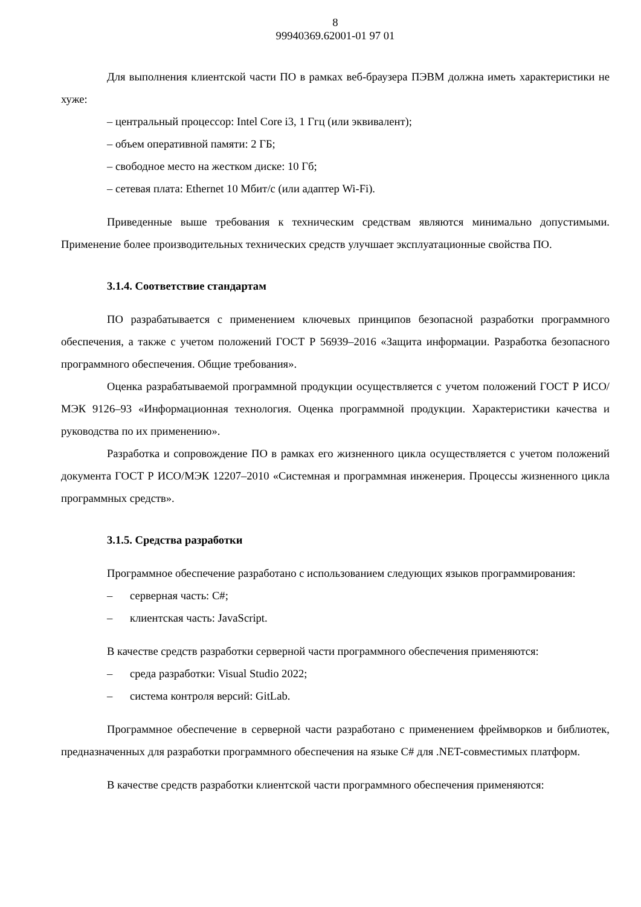8
99940369.62001-01 97 01
Для выполнения клиентской части ПО в рамках веб-браузера ПЭВМ должна иметь характеристики не хуже:
– центральный процессор: Intel Core i3, 1 Ггц (или эквивалент);
– объем оперативной памяти: 2 ГБ;
– свободное место на жестком диске: 10 Гб;
– сетевая плата: Ethernet 10 Мбит/с (или адаптер Wi-Fi).
Приведенные выше требования к техническим средствам являются минимально допустимыми. Применение более производительных технических средств улучшает эксплуатационные свойства ПО.
3.1.4. Соответствие стандартам
ПО разрабатывается с применением ключевых принципов безопасной разработки программного обеспечения, а также с учетом положений ГОСТ Р 56939–2016 «Защита информации. Разработка безопасного программного обеспечения. Общие требования».
Оценка разрабатываемой программной продукции осуществляется с учетом положений ГОСТ Р ИСО/МЭК 9126–93 «Информационная технология. Оценка программной продукции. Характеристики качества и руководства по их применению».
Разработка и сопровождение ПО в рамках его жизненного цикла осуществляется с учетом положений документа ГОСТ Р ИСО/МЭК 12207–2010 «Системная и программная инженерия. Процессы жизненного цикла программных средств».
3.1.5. Средства разработки
Программное обеспечение разработано с использованием следующих языков программирования:
– серверная часть: C#;
– клиентская часть: JavaScript.
В качестве средств разработки серверной части программного обеспечения применяются:
– среда разработки: Visual Studio 2022;
– система контроля версий: GitLab.
Программное обеспечение в серверной части разработано с применением фреймворков и библиотек, предназначенных для разработки программного обеспечения на языке C# для .NET-совместимых платформ.
В качестве средств разработки клиентской части программного обеспечения применяются: